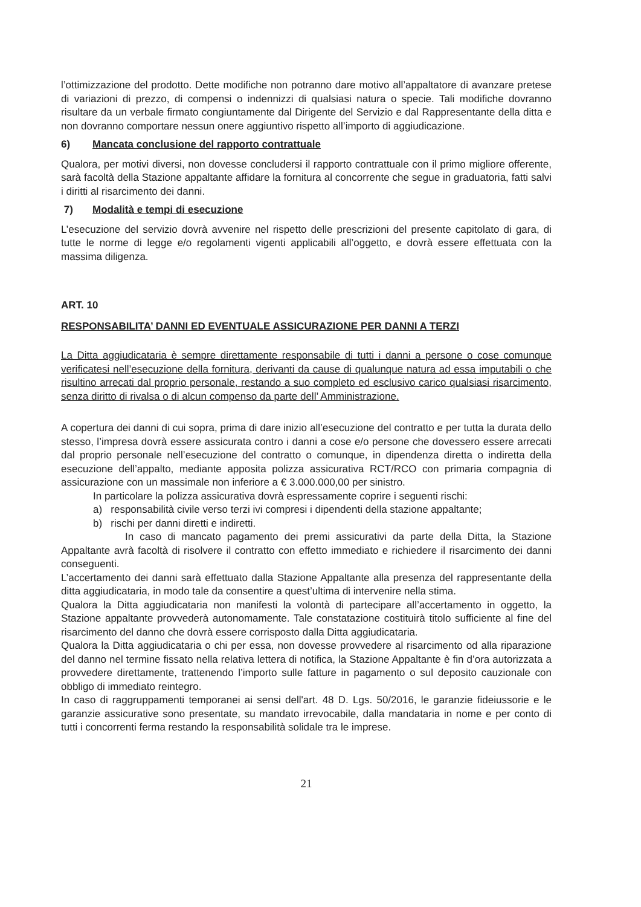l’ottimizzazione del prodotto. Dette modifiche non potranno dare motivo all’appaltatore di avanzare pretese di variazioni di prezzo, di compensi o indennizzi di qualsiasi natura o specie. Tali modifiche dovranno risultare da un verbale firmato congiuntamente dal Dirigente del Servizio e dal Rappresentante della ditta e non dovranno comportare nessun onere aggiuntivo rispetto all’importo di aggiudicazione.
6) Mancata conclusione del rapporto contrattuale
Qualora, per motivi diversi, non dovesse concludersi il rapporto contrattuale con il primo migliore offerente, sarà facoltà della Stazione appaltante affidare la fornitura al concorrente che segue in graduatoria, fatti salvi i diritti al risarcimento dei danni.
7) Modalità e tempi di esecuzione
L’esecuzione del servizio dovrà avvenire nel rispetto delle prescrizioni del presente capitolato di gara, di tutte le norme di legge e/o regolamenti vigenti applicabili all’oggetto, e dovrà essere effettuata con la massima diligenza.
ART. 10
RESPONSABILITA’ DANNI ED EVENTUALE ASSICURAZIONE PER DANNI A TERZI
La Ditta aggiudicataria è sempre direttamente responsabile di tutti i danni a persone o cose comunque verificatesi nell’esecuzione della fornitura, derivanti da cause di qualunque natura ad essa imputabili o che risultino arrecati dal proprio personale, restando a suo completo ed esclusivo carico qualsiasi risarcimento, senza diritto di rivalsa o di alcun compenso da parte dell’ Amministrazione.
A copertura dei danni di cui sopra, prima di dare inizio all’esecuzione del contratto e per tutta la durata dello stesso, l’impresa dovrà essere assicurata contro i danni a cose e/o persone che dovessero essere arrecati dal proprio personale nell’esecuzione del contratto o comunque, in dipendenza diretta o indiretta della esecuzione dell’appalto, mediante apposita polizza assicurativa RCT/RCO con primaria compagnia di assicurazione con un massimale non inferiore a € 3.000.000,00 per sinistro.
In particolare la polizza assicurativa dovrà espressamente coprire i seguenti rischi:
a) responsabilità civile verso terzi ivi compresi i dipendenti della stazione appaltante;
b) rischi per danni diretti e indiretti.
In caso di mancato pagamento dei premi assicurativi da parte della Ditta, la Stazione Appaltante avrà facoltà di risolvere il contratto con effetto immediato e richiedere il risarcimento dei danni conseguenti.
L’accertamento dei danni sarà effettuato dalla Stazione Appaltante alla presenza del rappresentante della ditta aggiudicataria, in modo tale da consentire a quest’ultima di intervenire nella stima.
Qualora la Ditta aggiudicataria non manifesti la volontà di partecipare all’accertamento in oggetto, la Stazione appaltante provvederà autonomamente. Tale constatazione costituirà titolo sufficiente al fine del risarcimento del danno che dovrà essere corrisposto dalla Ditta aggiudicataria.
Qualora la Ditta aggiudicataria o chi per essa, non dovesse provvedere al risarcimento od alla riparazione del danno nel termine fissato nella relativa lettera di notifica, la Stazione Appaltante è fin d’ora autorizzata a provvedere direttamente, trattenendo l’importo sulle fatture in pagamento o sul deposito cauzionale con obbligo di immediato reintegro.
In caso di raggruppamenti temporanei ai sensi dell'art. 48 D. Lgs. 50/2016, le garanzie fideiussorie e le garanzie assicurative sono presentate, su mandato irrevocabile, dalla mandataria in nome e per conto di tutti i concorrenti ferma restando la responsabilità solidale tra le imprese.
21